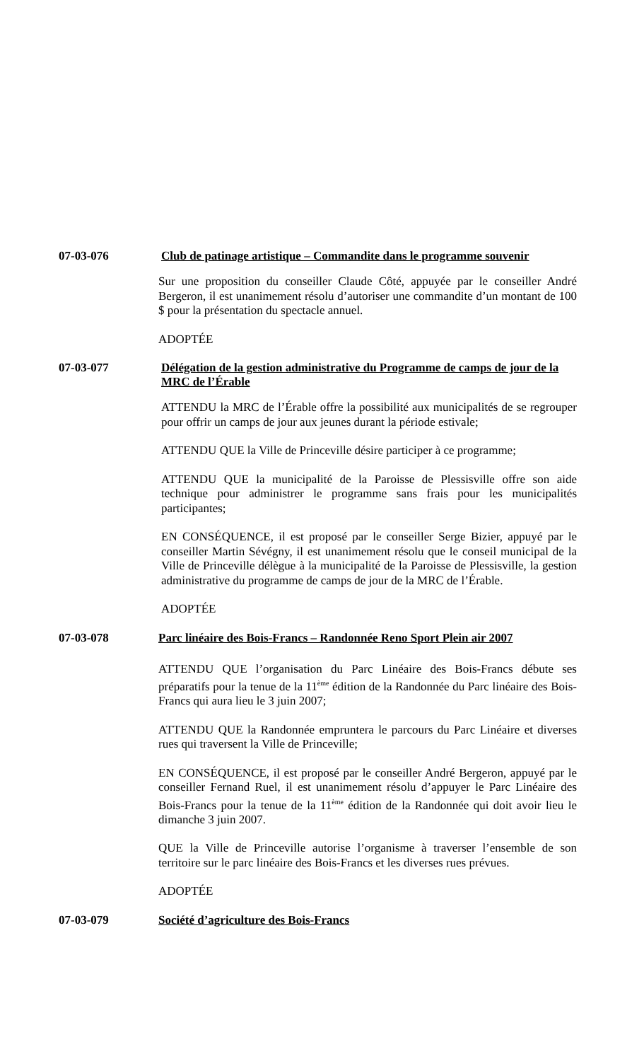07-03-076
Club de patinage artistique – Commandite dans le programme souvenir
Sur une proposition du conseiller Claude Côté, appuyée par le conseiller André Bergeron, il est unanimement résolu d’autoriser une commandite d’un montant de 100 $ pour la présentation du spectacle annuel.
ADOPTÉE
07-03-077
Délégation de la gestion administrative du Programme de camps de jour de la MRC de l’Érable
ATTENDU la MRC de l’Érable offre la possibilité aux municipalités de se regrouper pour offrir un camps de jour aux jeunes durant la période estivale;
ATTENDU QUE la Ville de Princeville désire participer à ce programme;
ATTENDU QUE la municipalité de la Paroisse de Plessisville offre son aide technique pour administrer le programme sans frais pour les municipalités participantes;
EN CONSÉQUENCE, il est proposé par le conseiller Serge Bizier, appuyé par le conseiller Martin Sévégny, il est unanimement résolu que le conseil municipal de la Ville de Princeville délègue à la municipalité de la Paroisse de Plessisville, la gestion administrative du programme de camps de jour de la MRC de l’Érable.
ADOPTÉE
07-03-078
Parc linéaire des Bois-Francs – Randonnée Reno Sport Plein air 2007
ATTENDU QUE l’organisation du Parc Linéaire des Bois-Francs débute ses préparatifs pour la tenue de la 11<sup>ème</sup> édition de la Randonnée du Parc linéaire des Bois-Francs qui aura lieu le 3 juin 2007;
ATTENDU QUE la Randonnée empruntera le parcours du Parc Linéaire et diverses rues qui traversent la Ville de Princeville;
EN CONSÉQUENCE, il est proposé par le conseiller André Bergeron, appuyé par le conseiller Fernand Ruel, il est unanimement résolu d’appuyer le Parc Linéaire des Bois-Francs pour la tenue de la 11<sup>ème</sup> édition de la Randonnée qui doit avoir lieu le dimanche 3 juin 2007.
QUE la Ville de Princeville autorise l’organisme à traverser l’ensemble de son territoire sur le parc linéaire des Bois-Francs et les diverses rues prévues.
ADOPTÉE
07-03-079
Société d’agriculture des Bois-Francs